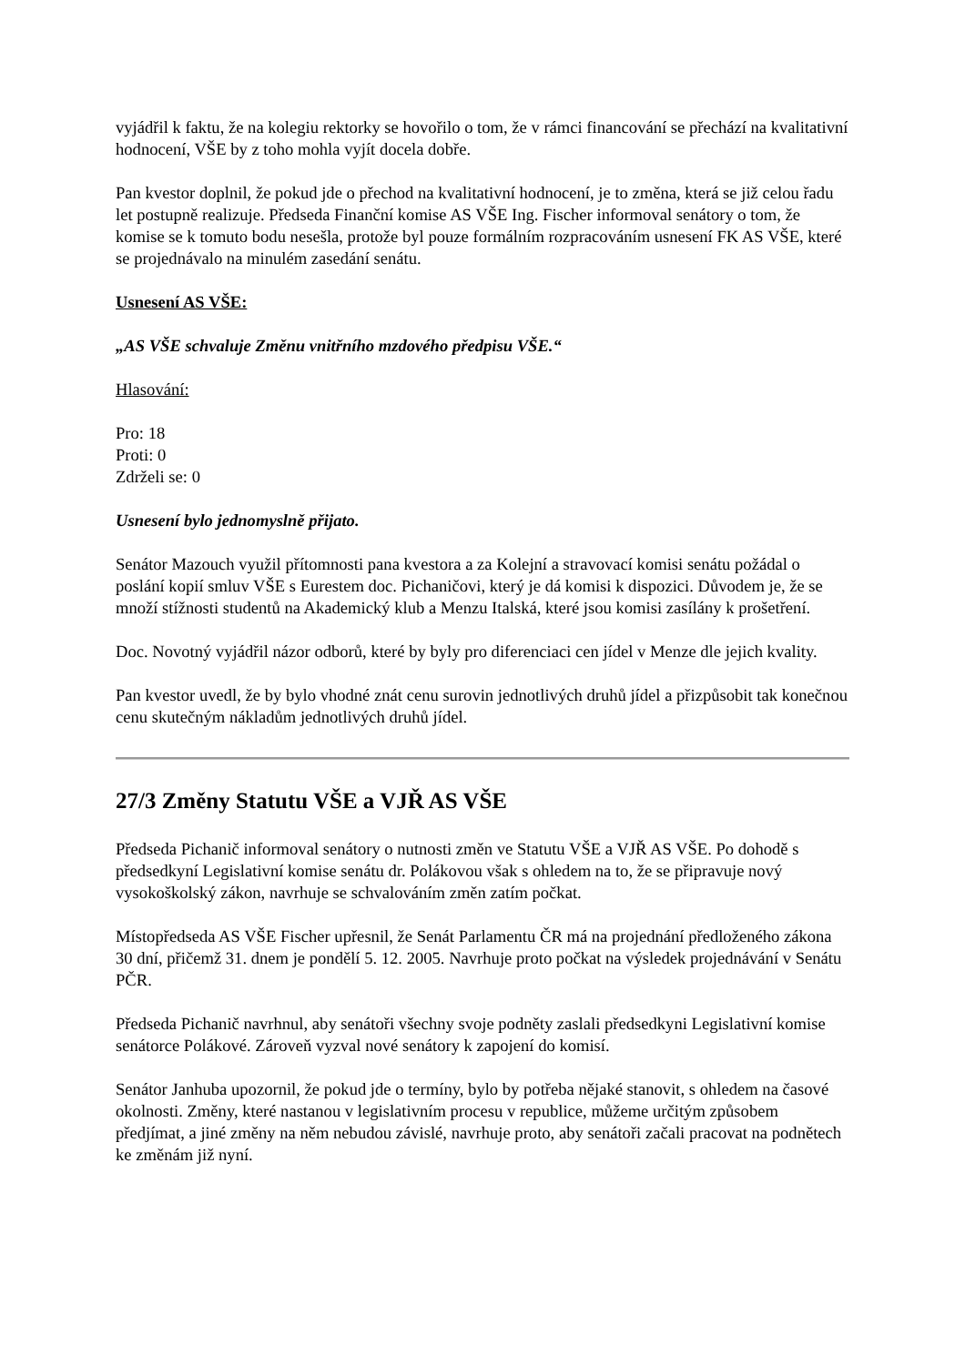vyjádřil k faktu, že na kolegiu rektorky se hovořilo o tom, že v rámci financování se přechází na kvalitativní hodnocení, VŠE by z toho mohla vyjít docela dobře.
Pan kvestor doplnil, že pokud jde o přechod na kvalitativní hodnocení, je to změna, která se již celou řadu let postupně realizuje. Předseda Finanční komise AS VŠE Ing. Fischer informoval senátory o tom, že komise se k tomuto bodu nesešla, protože byl pouze formálním rozpracováním usnesení FK AS VŠE, které se projednávalo na minulém zasedání senátu.
Usnesení AS VŠE:
„AS VŠE schvaluje Změnu vnitřního mzdového předpisu VŠE.“
Hlasování:
Pro: 18
Proti: 0
Zdrželi se: 0
Usnesení bylo jednomyslně přijato.
Senátor Mazouch využil přítomnosti pana kvestora a za Kolejní a stravovací komisi senátu požádal o poslání kopií smluv VŠE s Eurestem doc. Pichaničovi, který je dá komisi k dispozici. Důvodem je, že se množí stížnosti studentů na Akademický klub a Menzu Italská, které jsou komisi zasílány k prošetření.
Doc. Novotný vyjádřil názor odborů, které by byly pro diferenciaci cen jídel v Menze dle jejich kvality.
Pan kvestor uvedl, že by bylo vhodné znát cenu surovin jednotlivých druhů jídel a přizpůsobit tak konečnou cenu skutečným nákladům jednotlivých druhů jídel.
27/3 Změny Statutu VŠE a VJŘ AS VŠE
Předseda Pichanič informoval senátory o nutnosti změn ve Statutu VŠE a VJŘ AS VŠE. Po dohodě s předsedkyní Legislativní komise senátu dr. Polákovou však s ohledem na to, že se připravuje nový vysokoškolský zákon, navrhuje se schvalováním změn zatím počkat.
Místopředseda AS VŠE Fischer upřesnil, že Senát Parlamentu ČR má na projednání předloženého zákona 30 dní, přičemž 31. dnem je pondělí 5. 12. 2005. Navrhuje proto počkat na výsledek projednávání v Senátu PČR.
Předseda Pichanič navrhnul, aby senátoři všechny svoje podněty zaslali předsedkyni Legislativní komise senátorce Polákové. Zároveň vyzval nové senátory k zapojení do komisí.
Senátor Janhuba upozornil, že pokud jde o termíny, bylo by potřeba nějaké stanovit, s ohledem na časové okolnosti. Změny, které nastanou v legislativním procesu v republice, můžeme určitým způsobem předjímat, a jiné změny na něm nebudou závislé, navrhuje proto, aby senátoři začali pracovat na podnětech ke změnám již nyní.